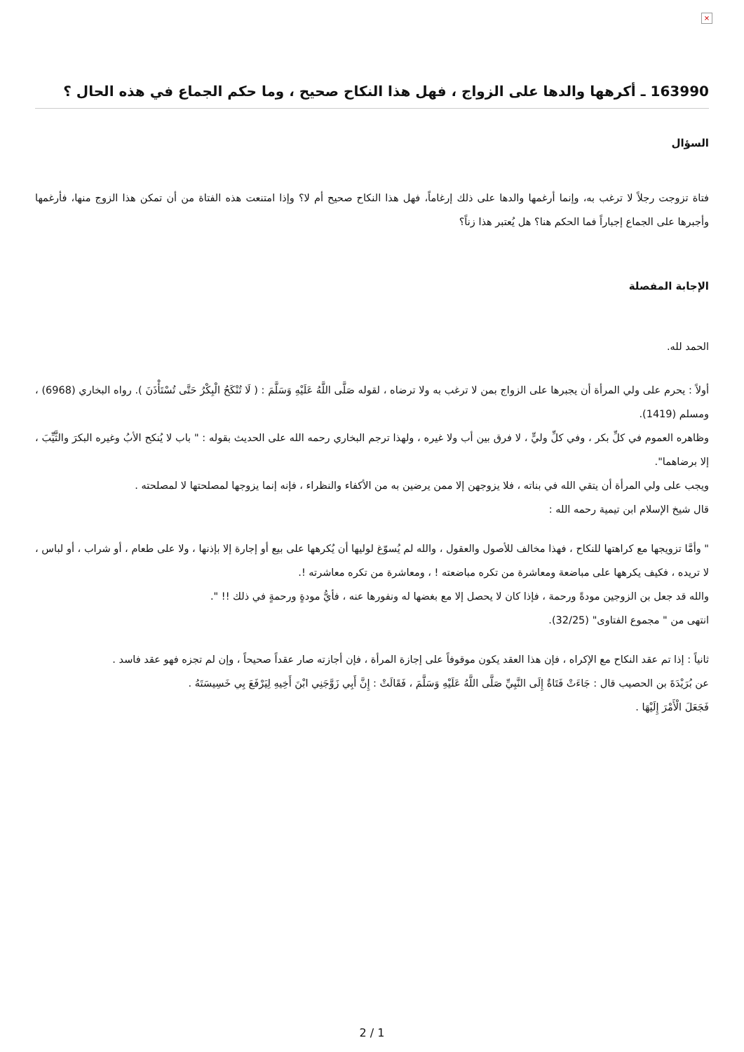×
163990 ـ أكرهها والدها على الزواج ، فهل هذا النكاح صحيح ، وما حكم الجماع في هذه الحال ؟
السؤال
فتاة تزوجت رجلاً لا ترغب به، وإنما أرغمها والدها على ذلك إرغاماً، فهل هذا النكاح صحيح أم لا؟ وإذا امتنعت هذه الفتاة من أن تمكن هذا الزوج منها، فأرغمها وأجبرها على الجماع إجباراً فما الحكم هنا؟ هل يُعتبر هذا زناً؟
الإجابة المفصلة
الحمد لله.
أولاً : يحرم على ولي المرأة أن يجبرها على الزواج بمن لا ترغب به ولا ترضاه ، لقوله صَلَّى اللَّهُ عَلَيْهِ وَسَلَّمَ : ( لَا تُنْكَحُ الْبِكْرُ حَتَّى تُسْتَأْذَنَ ). رواه البخاري (6968) ، ومسلم (1419).
وظاهره العموم في كلِّ بكر ، وفي كلِّ وليٍّ ، لا فرق بين أب ولا غيره ، ولهذا ترجم البخاري رحمه الله على الحديث بقوله : " باب لا يُنكح الأبُ وغيره البكرَ والثَّيِّبَ ، إلا برضاهما".
ويجب على ولي المرأة أن يتقي الله في بناته ، فلا يزوجهن إلا ممن يرضين به من الأكفاء والنظراء ، فإنه إنما يزوجها لمصلحتها لا لمصلحته .
قال شيخ الإسلام ابن تيمية رحمه الله :
" وأمَّا تزويجها مع كراهتها للنكاح ، فهذا مخالف للأصول والعقول ، والله لم يُسوّغ لوليها أن يُكرهها على بيع أو إجارة إلا بإذنها ، ولا على طعام ، أو شراب ، أو لباس ، لا تريده ، فكيف يكرهها على مباضعة ومعاشرة من تكره مباضعته ! ، ومعاشرة من تكره معاشرته !.
والله قد جعل بن الزوجين مودةً ورحمة ، فإذا كان لا يحصل إلا مع بغضها له ونفورها عنه ، فأيُّ مودةٍ ورحمةٍ في ذلك !! ".
انتهى من " مجموع الفتاوى" (32/25).
ثانياً : إذا تم عقد النكاح مع الإكراه ، فإن هذا العقد يكون موقوفاً على إجازة المرأة ، فإن أجازته صار عقداً صحيحاً ، وإن لم تجزه فهو عقد فاسد .
عن بُرَيْدَةَ بن الحصيب قال : جَاءَتْ فَتَاةٌ إِلَى النَّبِيِّ صَلَّى اللَّهُ عَلَيْهِ وَسَلَّمَ ، فَقَالَتْ : إِنَّ أَبِي زَوَّجَنِي ابْنَ أَخِيهِ لِيَرْفَعَ بِي خَسِيسَتَهُ .
فَجَعَلَ الْأَمْرَ إِلَيْهَا .
2 / 1